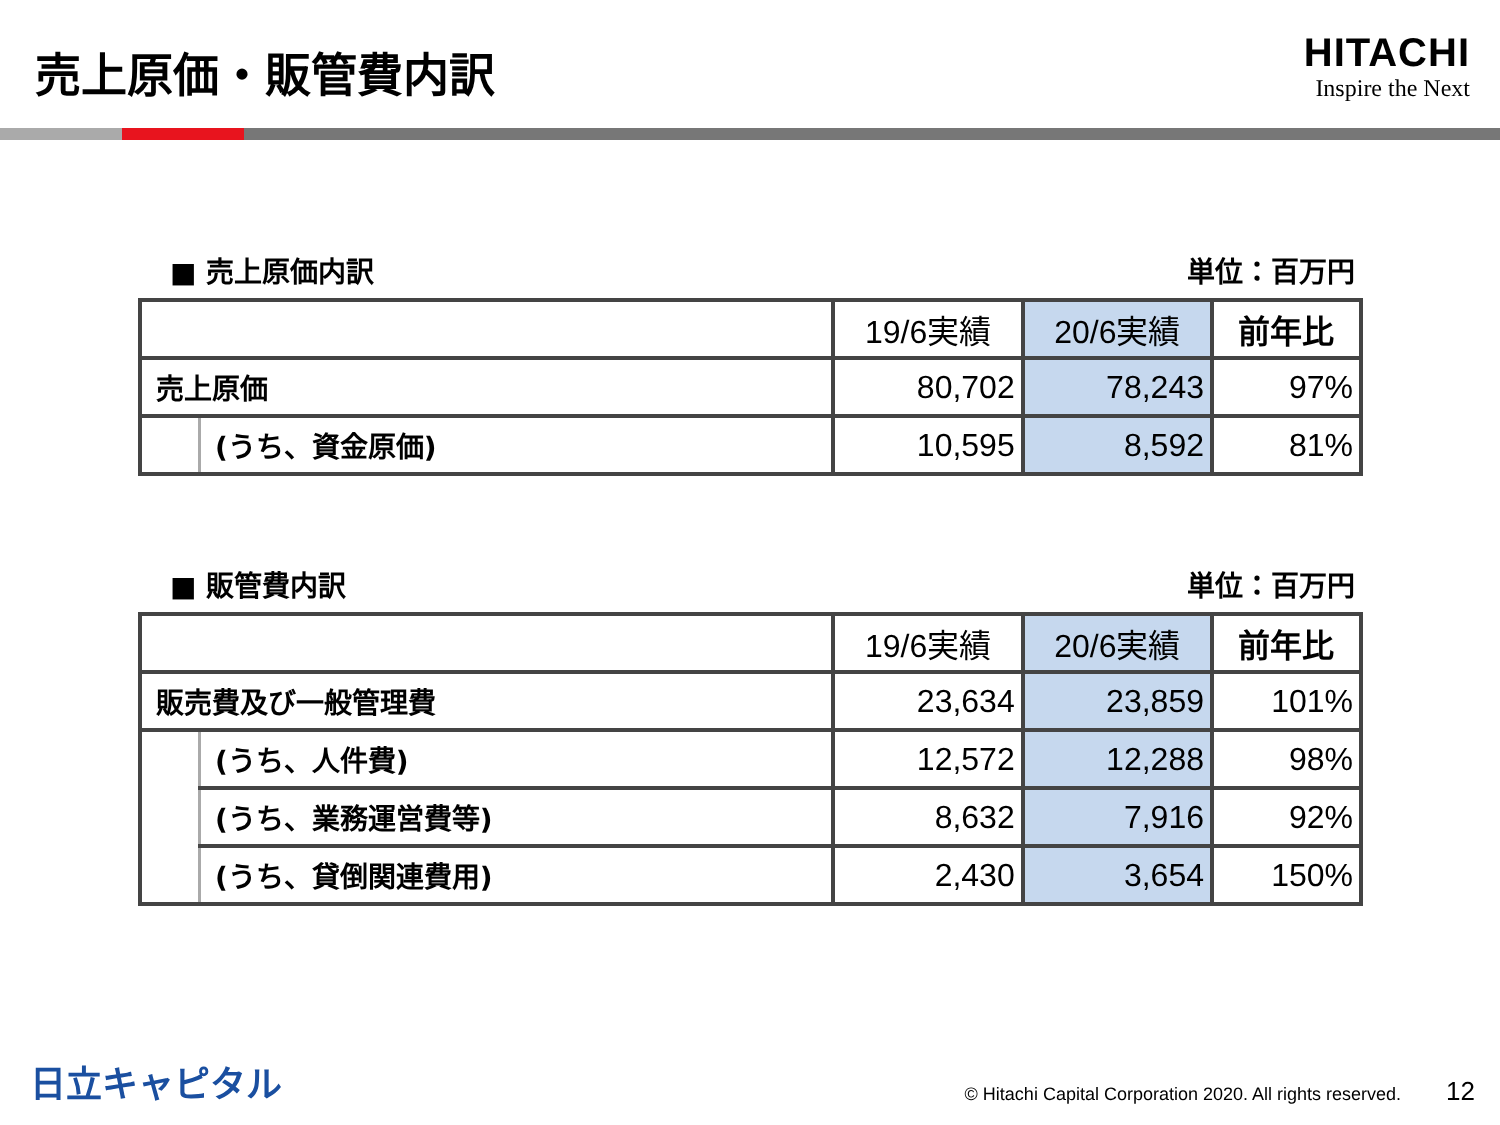売上原価・販管費内訳
HITACHI
Inspire the Next
■ 売上原価内訳 単位：百万円
| | | 19/6実績 | 20/6実績 | 前年比 |
| --- | --- | --- | --- | --- |
| 売上原価 | | 80,702 | 78,243 | 97% |
| | (うち、資金原価) | 10,595 | 8,592 | 81% |
■ 販管費内訳 単位：百万円
| | | 19/6実績 | 20/6実績 | 前年比 |
| --- | --- | --- | --- | --- |
| 販売費及び一般管理費 | | 23,634 | 23,859 | 101% |
| | (うち、人件費) | 12,572 | 12,288 | 98% |
| | (うち、業務運営費等) | 8,632 | 7,916 | 92% |
| | (うち、貸倒関連費用) | 2,430 | 3,654 | 150% |
日立キャピタル © Hitachi Capital Corporation 2020. All rights reserved. 12